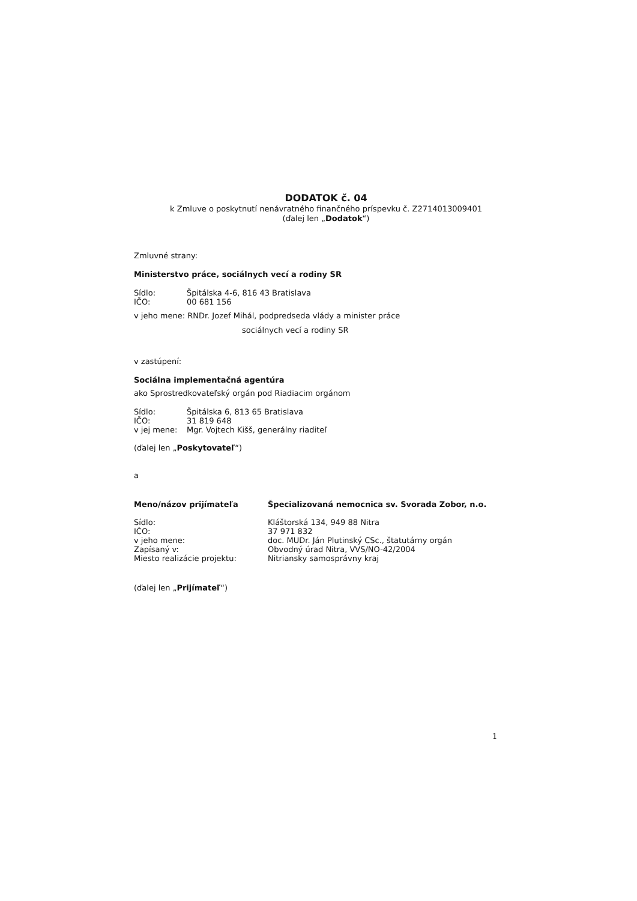DODATOK č. 04
k Zmluve o poskytnutí nenávratného finančného príspevku č. Z2714013009401
(ďalej len „Dodatok“)
Zmluvné strany:
Ministerstvo práce, sociálnych vecí a rodiny SR
Sídlo: Špitálska 4-6, 816 43 Bratislava
IČO: 00 681 156
v jeho mene: RNDr. Jozef Mihál, podpredseda vlády a minister práce
sociálnych vecí a rodiny SR
v zastúpení:
Sociálna implementačná agentúra
ako Sprostredkovateľský orgán pod Riadiacim orgánom
Sídlo: Špitálska 6, 813 65 Bratislava
IČO: 31 819 648
v jej mene: Mgr. Vojtech Kišš, generálny riaditeľ
(ďalej len „Poskytovateľ“)
a
Meno/názov prijímateľa Špecializovaná nemocnica sv. Svorada Zobor, n.o.
Sídlo: Kláštorská 134, 949 88 Nitra
IČO: 37 971 832
v jeho mene: doc. MUDr. Ján Plutinský CSc., štatutárny orgán
Zapísaný v: Obvodný úrad Nitra, VVS/NO-42/2004
Miesto realizácie projektu: Nitriansky samosprávny kraj
(ďalej len „Prijímateľ“)
1